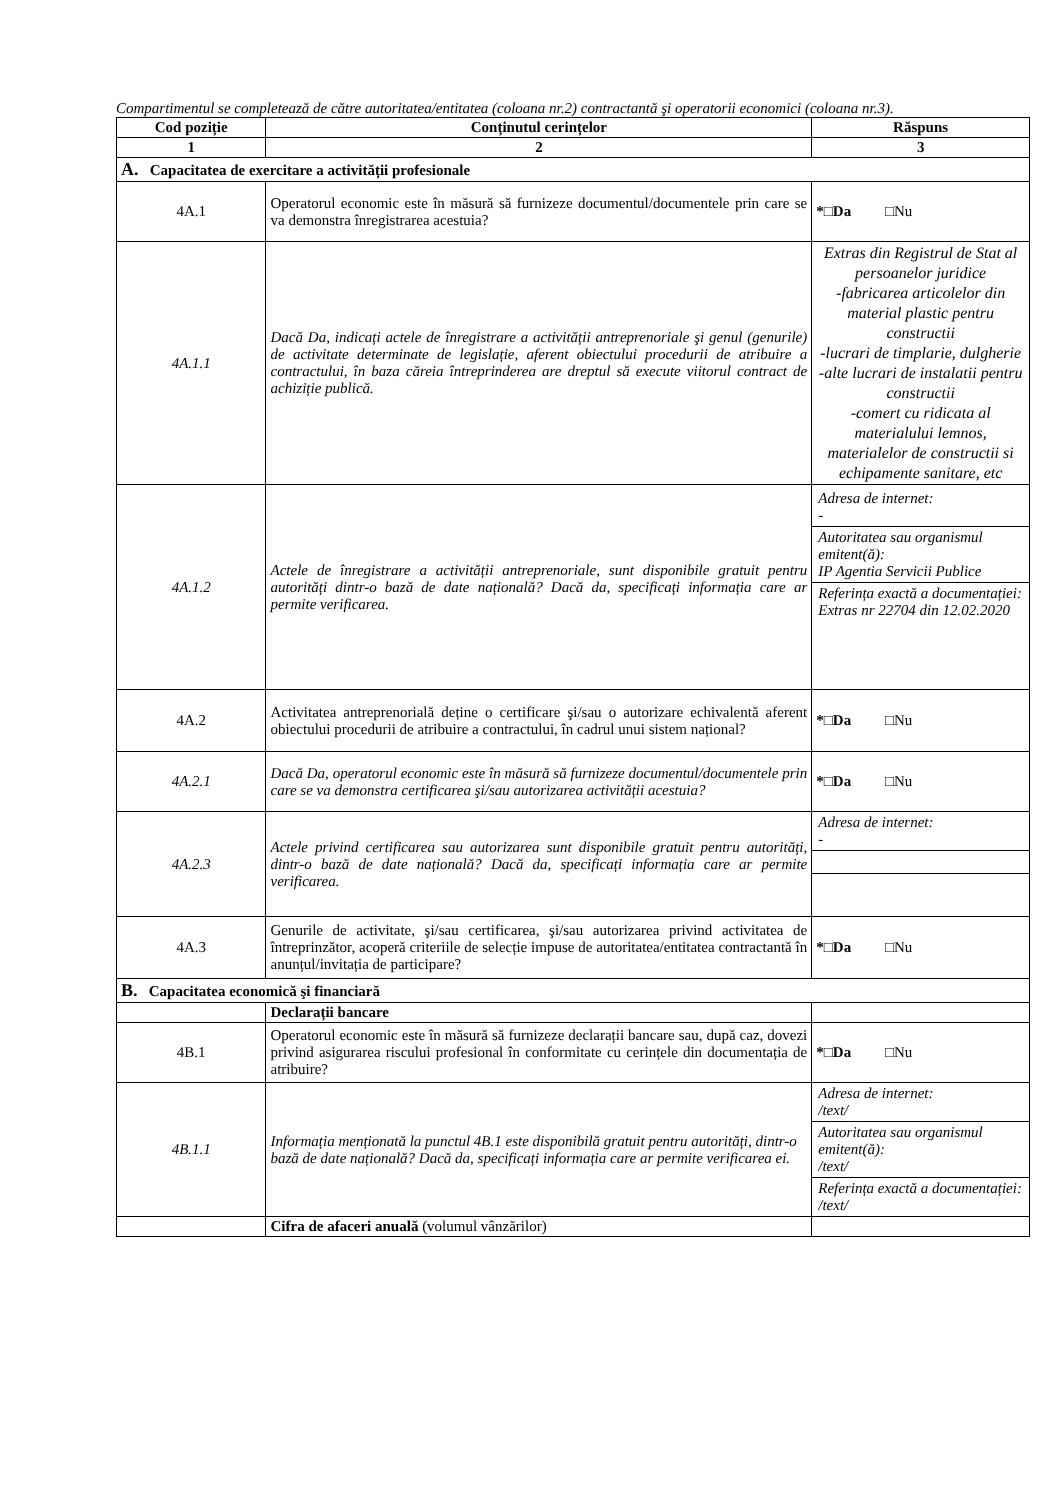Compartimentul se completează de către autoritatea/entitatea (coloana nr.2) contractantă şi operatorii economici (coloana nr.3).
| Cod poziție | Conținutul cerințelor | Răspuns |
| --- | --- | --- |
| 1 | 2 | 3 |
| A. Capacitatea de exercitare a activității profesionale | | |
| 4A.1 | Operatorul economic este în măsură să furnizeze documentul/documentele prin care se va demonstra înregistrarea acestuia? | *□Da □Nu |
| 4A.1.1 | Dacă Da, indicați actele de înregistrare a activității antreprenoriale şi genul (genurile) de activitate determinate de legislație, aferent obiectului procedurii de atribuire a contractului, în baza căreia întreprinderea are dreptul să execute viitorul contract de achiziție publică. | Extras din Registrul de Stat al persoanelor juridice -fabricarea articolelor din material plastic pentru constructii -lucrari de timplarie, dulgherie -alte lucrari de instalatii pentru constructii -comert cu ridicata al materialului lemnos, materialelor de constructii si echipamente sanitare, etc |
| 4A.1.2 | Actele de înregistrare a activității antreprenoriale, sunt disponibile gratuit pentru autorități dintr-o bază de date națională? Dacă da, specificați informația care ar permite verificarea. | / Adresa de internet: - / / Autoritatea sau organismul emitent(ă): IP Agentia Servicii Publice / / Referința exactă a documentației: Extras nr 22704 din 12.02.2020 / |
| 4A.2 | Activitatea antreprenorială deține o certificare şi/sau o autorizare echivalentă aferent obiectului procedurii de atribuire a contractului, în cadrul unui sistem național? | *□Da □Nu |
| 4A.2.1 | Dacă Da, operatorul economic este în măsură să furnizeze documentul/documentele prin care se va demonstra certificarea şi/sau autorizarea activității acestuia? | *□Da □Nu |
| 4A.2.3 | Actele privind certificarea sau autorizarea sunt disponibile gratuit pentru autorități, dintr-o bază de date națională? Dacă da, specificați informația care ar permite verificarea. | / Adresa de internet: - / |
| 4A.3 | Genurile de activitate, şi/sau certificarea, şi/sau autorizarea privind activitatea de întreprinzător, acoperă criteriile de selecție impuse de autoritatea/entitatea contractantă în anunțul/invitația de participare? | *□Da □Nu |
| B. Capacitatea economică şi financiară | | |
| | Declarații bancare | |
| 4B.1 | Operatorul economic este în măsură să furnizeze declarații bancare sau, după caz, dovezi privind asigurarea riscului profesional în conformitate cu cerințele din documentația de atribuire? | *□Da □Nu |
| 4B.1.1 | Informația menționată la punctul 4B.1 este disponibilă gratuit pentru autorități, dintr-o bază de date națională? Dacă da, specificați informația care ar permite verificarea ei. | / Adresa de internet: /text/ / / Autoritatea sau organismul emitent(ă): /text/ / / Referința exactă a documentației: /text/ / |
| | Cifra de afaceri anuală (volumul vânzărilor) | |